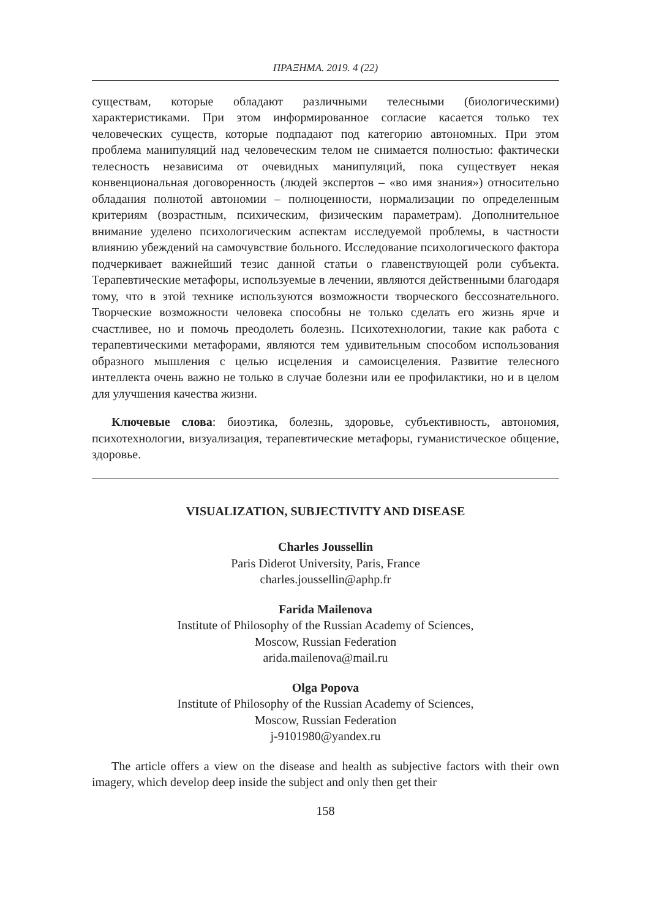ПРАΞНМА. 2019. 4 (22)
существам, которые обладают различными телесными (биологическими) характеристиками. При этом информированное согласие касается только тех человеческих существ, которые подпадают под категорию автономных. При этом проблема манипуляций над человеческим телом не снимается полностью: фактически телесность независима от очевидных манипуляций, пока существует некая конвенциональная договоренность (людей экспертов – «во имя знания») относительно обладания полнотой автономии – полноценности, нормализации по определенным критериям (возрастным, психическим, физическим параметрам). Дополнительное внимание уделено психологическим аспектам исследуемой проблемы, в частности влиянию убеждений на самочувствие больного. Исследование психологического фактора подчеркивает важнейший тезис данной статьи о главенствующей роли субъекта. Терапевтические метафоры, используемые в лечении, являются действенными благодаря тому, что в этой технике используются возможности творческого бессознательного. Творческие возможности человека способны не только сделать его жизнь ярче и счастливее, но и помочь преодолеть болезнь. Психотехнологии, такие как работа с терапевтическими метафорами, являются тем удивительным способом использования образного мышления с целью исцеления и самоисцеления. Развитие телесного интеллекта очень важно не только в случае болезни или ее профилактики, но и в целом для улучшения качества жизни.
Ключевые слова: биоэтика, болезнь, здоровье, субъективность, автономия, психотехнологии, визуализация, терапевтические метафоры, гуманистическое общение, здоровье.
VISUALIZATION, SUBJECTIVITY AND DISEASE
Charles Joussellin
Paris Diderot University, Paris, France
charles.joussellin@aphp.fr
Farida Mailenova
Institute of Philosophy of the Russian Academy of Sciences,
Moscow, Russian Federation
arida.mailenova@mail.ru
Olga Popova
Institute of Philosophy of the Russian Academy of Sciences,
Moscow, Russian Federation
j-9101980@yandex.ru
The article offers a view on the disease and health as subjective factors with their own imagery, which develop deep inside the subject and only then get their
158